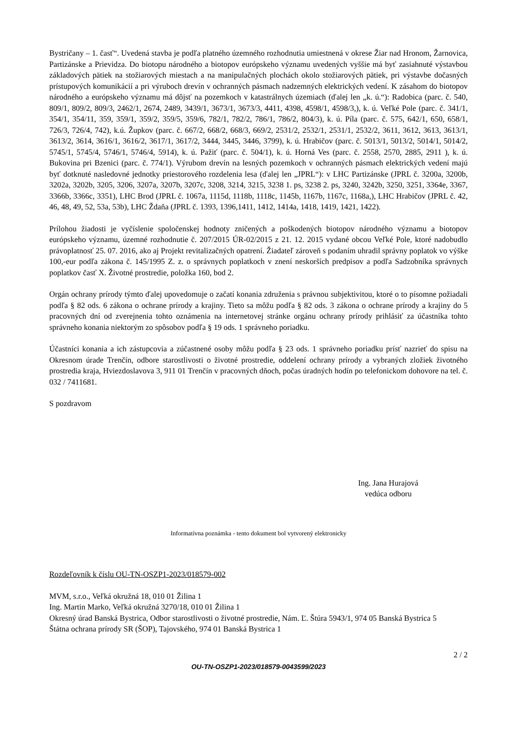Bystričany – 1. časť“. Uvedená stavba je podľa platného územného rozhodnutia umiestnená v okrese Žiar nad Hronom, Žarnovica, Partizánske a Prievidza. Do biotopu národného a biotopov európskeho významu uvedených vyššie má byť zasiahnuté výstavbou základových pätiek na stožiarových miestach a na manipulačných plochách okolo stožiarových pätiek, pri výstavbe dočasných prístupových komunikácií a pri výruboch drevín v ochranných pásmach nadzemných elektrických vedení. K zásahom do biotopov národného a európskeho významu má dôjsť na pozemkoch v katastrálnych územiach (ďalej len „k. ú.“): Radobica (parc. č. 540, 809/1, 809/2, 809/3, 2462/1, 2674, 2489, 3439/1, 3673/1, 3673/3, 4411, 4398, 4598/1, 4598/3,), k. ú. Veľké Pole (parc. č. 341/1, 354/1, 354/11, 359, 359/1, 359/2, 359/5, 359/6, 782/1, 782/2, 786/1, 786/2, 804/3), k. ú. Píla (parc. č. 575, 642/1, 650, 658/1, 726/3, 726/4, 742), k.ú. Župkov (parc. č. 667/2, 668/2, 668/3, 669/2, 2531/2, 2532/1, 2531/1, 2532/2, 3611, 3612, 3613, 3613/1, 3613/2, 3614, 3616/1, 3616/2, 3617/1, 3617/2, 3444, 3445, 3446, 3799), k. ú. Hrabičov (parc. č. 5013/1, 5013/2, 5014/1, 5014/2, 5745/1, 5745/4, 5746/1, 5746/4, 5914), k. ú. Pažiť (parc. č. 504/1), k. ú. Horná Ves (parc. č. 2558, 2570, 2885, 2911 ), k. ú. Bukovina pri Bzenici (parc. č. 774/1). Výrubom drevín na lesných pozemkoch v ochranných pásmach elektrických vedení majú byť dotknuté nasledovné jednotky priestorového rozdelenia lesa (ďalej len „JPRL“): v LHC Partizánske (JPRL č. 3200a, 3200b, 3202a, 3202b, 3205, 3206, 3207a, 3207b, 3207c, 3208, 3214, 3215, 3238 1. ps, 3238 2. ps, 3240, 3242b, 3250, 3251, 3364e, 3367, 3366b, 3366c, 3351), LHC Brod (JPRL č. 1067a, 1115d, 1118b, 1118c, 1145b, 1167b, 1167c, 1168a,), LHC Hrabičov (JPRL č. 42, 46, 48, 49, 52, 53a, 53b), LHC Ždaňa (JPRL č. 1393, 1396,1411, 1412, 1414a, 1418, 1419, 1421, 1422).
Prílohou žiadosti je vyčíslenie spoločenskej hodnoty zničených a poškodených biotopov národného významu a biotopov európskeho významu, územné rozhodnutie č. 207/2015 ÚR-02/2015 z 21. 12. 2015 vydané obcou Veľké Pole, ktoré nadobudlo právoplatnosť 25. 07. 2016, ako aj Projekt revitalizačných opatrení. Žiadateľ zároveň s podaním uhradil správny poplatok vo výške 100,-eur podľa zákona č. 145/1995 Z. z. o správnych poplatkoch v znení neskorších predpisov a podľa Sadzobníka správnych poplatkov časť X. Životné prostredie, položka 160, bod 2.
Orgán ochrany prírody týmto ďalej upovedomuje o začatí konania združenia s právnou subjektivitou, ktoré o to písomne požiadali podľa § 82 ods. 6 zákona o ochrane prírody a krajiny. Tieto sa môžu podľa § 82 ods. 3 zákona o ochrane prírody a krajiny do 5 pracovných dní od zverejnenia tohto oznámenia na internetovej stránke orgánu ochrany prírody prihlásiť za účastníka tohto správneho konania niektorým zo spôsobov podľa § 19 ods. 1 správneho poriadku.
Účastníci konania a ich zástupcovia a zúčastnené osoby môžu podľa § 23 ods. 1 správneho poriadku prísť nazrieť do spisu na Okresnom úrade Trenčín, odbore starostlivosti o životné prostredie, oddelení ochrany prírody a vybraných zložiek životného prostredia kraja, Hviezdoslavova 3, 911 01 Trenčín v pracovných dňoch, počas úradných hodín po telefonickom dohovore na tel. č. 032 / 7411681.
S pozdravom
Ing. Jana Hurajová
vedúca odboru
Informatívna poznámka - tento dokument bol vytvorený elektronicky
Rozdeľovník k číslu OU-TN-OSZP1-2023/018579-002
MVM, s.r.o., Veľká okružná 18, 010 01 Žilina 1
Ing. Martin Marko, Veľká okružná 3270/18, 010 01 Žilina 1
Okresný úrad Banská Bystrica, Odbor starostlivosti o životné prostredie, Nám. Ľ. Štúra 5943/1, 974 05 Banská Bystrica 5
Štátna ochrana prírody SR (ŠOP), Tajovského, 974 01 Banská Bystrica 1
2 / 2
OU-TN-OSZP1-2023/018579-0043599/2023